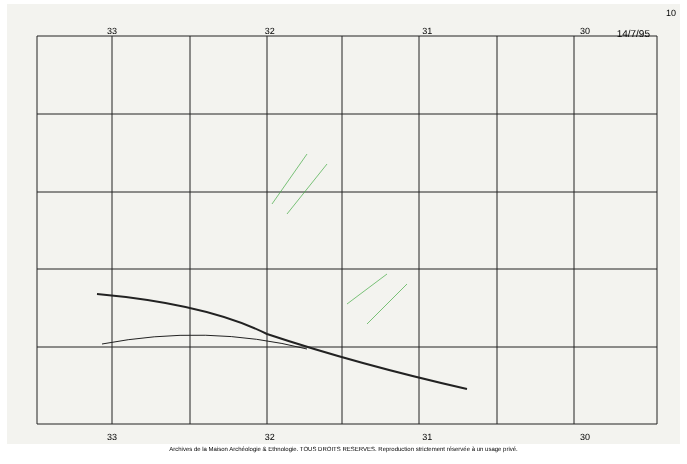10
33 32 31 30
14/7/95
33 32 31 30
Archives de la Maison Archéologie & Ethnologie. TOUS DROITS RESERVES. Reproduction strictement réservée à un usage privé.